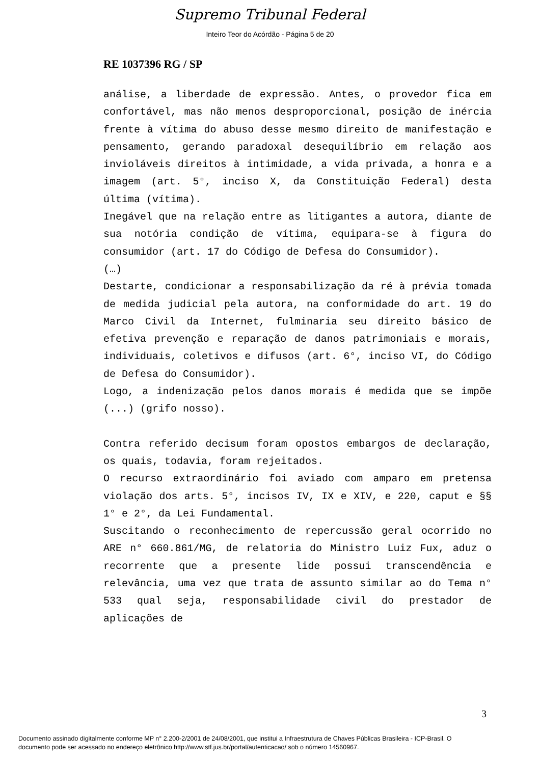Supremo Tribunal Federal
Inteiro Teor do Acórdão - Página 5 de 20
RE 1037396 RG / SP
análise, a liberdade de expressão. Antes, o provedor fica em confortável, mas não menos desproporcional, posição de inércia frente à vítima do abuso desse mesmo direito de manifestação e pensamento, gerando paradoxal desequilíbrio em relação aos invioláveis direitos à intimidade, a vida privada, a honra e a imagem (art. 5°, inciso X, da Constituição Federal) desta última (vítima).
Inegável que na relação entre as litigantes a autora, diante de sua notória condição de vítima, equipara-se à figura do consumidor (art. 17 do Código de Defesa do Consumidor).
(…)
Destarte, condicionar a responsabilização da ré à prévia tomada de medida judicial pela autora, na conformidade do art. 19 do Marco Civil da Internet, fulminaria seu direito básico de efetiva prevenção e reparação de danos patrimoniais e morais, individuais, coletivos e difusos (art. 6°, inciso VI, do Código de Defesa do Consumidor).
Logo, a indenização pelos danos morais é medida que se impõe (...) (grifo nosso).
Contra referido decisum foram opostos embargos de declaração, os quais, todavia, foram rejeitados.
O recurso extraordinário foi aviado com amparo em pretensa violação dos arts. 5°, incisos IV, IX e XIV, e 220, caput e §§ 1° e 2°, da Lei Fundamental.
Suscitando o reconhecimento de repercussão geral ocorrido no ARE n° 660.861/MG, de relatoria do Ministro Luiz Fux, aduz o recorrente que a presente lide possui transcendência e relevância, uma vez que trata de assunto similar ao do Tema n° 533 qual seja, responsabilidade civil do prestador de aplicações de
3
Documento assinado digitalmente conforme MP n° 2.200-2/2001 de 24/08/2001, que institui a Infraestrutura de Chaves Públicas Brasileira - ICP-Brasil. O
documento pode ser acessado no endereço eletrônico http://www.stf.jus.br/portal/autenticacao/ sob o número 14560967.